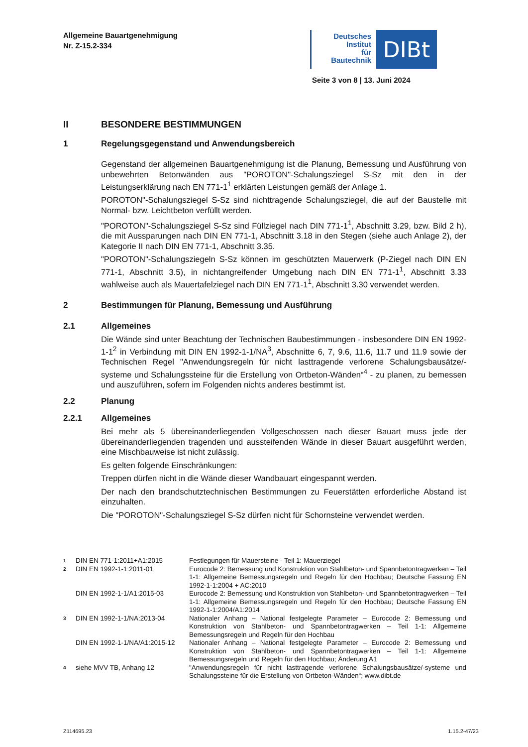Allgemeine Bauartgenehmigung
Nr. Z-15.2-334
Deutsches
Institut
für
Bautechnik
DIBt
Seite 3 von 8 | 13. Juni 2024
II BESONDERE BESTIMMUNGEN
1 Regelungsgegenstand und Anwendungsbereich
Gegenstand der allgemeinen Bauartgenehmigung ist die Planung, Bemessung und Ausführung von unbewehrten Betonwänden aus "POROTON"-Schalungsziegel S-Sz mit den in der Leistungserklärung nach EN 771-1<sup>1</sup> erklärten Leistungen gemäß der Anlage 1.
POROTON"-Schalungsziegel S-Sz sind nichttragende Schalungsziegel, die auf der Baustelle mit Normal- bzw. Leichtbeton verfüllt werden.
"POROTON"-Schalungsziegel S-Sz sind Füllziegel nach DIN 771-1<sup>1</sup>, Abschnitt 3.29, bzw. Bild 2 h), die mit Aussparungen nach DIN EN 771-1, Abschnitt 3.18 in den Stegen (siehe auch Anlage 2), der Kategorie II nach DIN EN 771-1, Abschnitt 3.35.
"POROTON"-Schalungsziegeln S-Sz können im geschützten Mauerwerk (P-Ziegel nach DIN EN 771-1, Abschnitt 3.5), in nichtangreifender Umgebung nach DIN EN 771-1<sup>1</sup>, Abschnitt 3.33 wahlweise auch als Mauertafelziegel nach DIN EN 771-1<sup>1</sup>, Abschnitt 3.30 verwendet werden.
2 Bestimmungen für Planung, Bemessung und Ausführung
2.1 Allgemeines
Die Wände sind unter Beachtung der Technischen Baubestimmungen - insbesondere DIN EN 1992-1-1<sup>2</sup> in Verbindung mit DIN EN 1992-1-1/NA<sup>3</sup>, Abschnitte 6, 7, 9.6, 11.6, 11.7 und 11.9 sowie der Technischen Regel "Anwendungsregeln für nicht lasttragende verlorene Schalungsbausätze/-systeme und Schalungssteine für die Erstellung von Ortbeton-Wänden“<sup>4</sup> - zu planen, zu bemessen und auszuführen, sofern im Folgenden nichts anderes bestimmt ist.
2.2 Planung
2.2.1 Allgemeines
Bei mehr als 5 übereinanderliegenden Vollgeschossen nach dieser Bauart muss jede der übereinanderliegenden tragenden und aussteifenden Wände in dieser Bauart ausgeführt werden, eine Mischbauweise ist nicht zulässig.
Es gelten folgende Einschränkungen:
Treppen dürfen nicht in die Wände dieser Wandbauart eingespannt werden.
Der nach den brandschutztechnischen Bestimmungen zu Feuerstätten erforderliche Abstand ist einzuhalten.
Die "POROTON"-Schalungsziegel S-Sz dürfen nicht für Schornsteine verwendet werden.
1 DIN EN 771-1:2011+A1:2015 Festlegungen für Mauersteine - Teil 1: Mauerziegel
2 DIN EN 1992-1-1:2011-01 Eurocode 2: Bemessung und Konstruktion von Stahlbeton- und Spannbetontragwerken – Teil 1-1: Allgemeine Bemessungsregeln und Regeln für den Hochbau; Deutsche Fassung EN 1992-1-1:2004 + AC:2010
DIN EN 1992-1-1/A1:2015-03 Eurocode 2: Bemessung und Konstruktion von Stahlbeton- und Spannbetontragwerken – Teil 1-1: Allgemeine Bemessungsregeln und Regeln für den Hochbau; Deutsche Fassung EN 1992-1-1:2004/A1:2014
3 DIN EN 1992-1-1/NA:2013-04 Nationaler Anhang – National festgelegte Parameter – Eurocode 2: Bemessung und Konstruktion von Stahlbeton- und Spannbetontragwerken – Teil 1-1: Allgemeine Bemessungsregeln und Regeln für den Hochbau
DIN EN 1992-1-1/NA/A1:2015-12 Nationaler Anhang – National festgelegte Parameter – Eurocode 2: Bemessung und Konstruktion von Stahlbeton- und Spannbetontragwerken – Teil 1-1: Allgemeine Bemessungsregeln und Regeln für den Hochbau; Änderung A1
4 siehe MVV TB, Anhang 12 "Anwendungsregeln für nicht lasttragende verlorene Schalungsbausätze/-systeme und Schalungssteine für die Erstellung von Ortbeton-Wänden“; www.dibt.de
Z114695.23 1.15.2-47/23